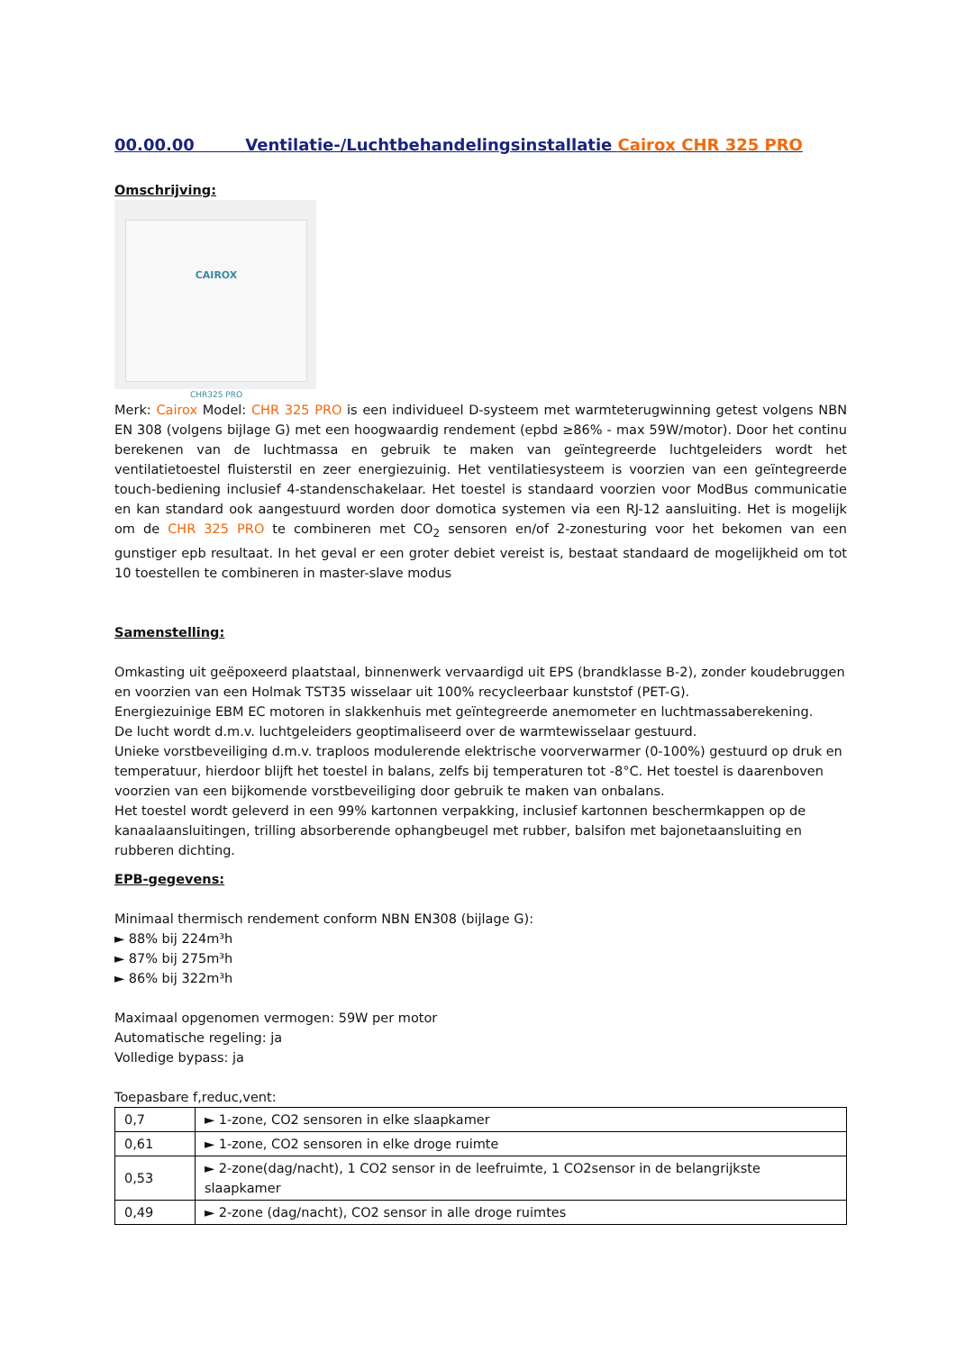00.00.00 Ventilatie-/Luchtbehandelingsinstallatie Cairox CHR 325 PRO
Omschrijving:
CAIROX
CHR325 PRO
Merk: Cairox Model: CHR 325 PRO is een individueel D-systeem met warmteterugwinning getest volgens NBN EN 308 (volgens bijlage G) met een hoogwaardig rendement (epbd ≥86% - max 59W/motor). Door het continu berekenen van de luchtmassa en gebruik te maken van geïntegreerde luchtgeleiders wordt het ventilatietoestel fluisterstil en zeer energiezuinig. Het ventilatiesysteem is voorzien van een geïntegreerde touch-bediening inclusief 4-standenschakelaar. Het toestel is standaard voorzien voor ModBus communicatie en kan standard ook aangestuurd worden door domotica systemen via een RJ-12 aansluiting. Het is mogelijk om de CHR 325 PRO te combineren met CO<sub>2</sub> sensoren en/of 2-zonesturing voor het bekomen van een gunstiger epb resultaat. In het geval er een groter debiet vereist is, bestaat standaard de mogelijkheid om tot 10 toestellen te combineren in master-slave modus
Samenstelling:
Omkasting uit geëpoxeerd plaatstaal, binnenwerk vervaardigd uit EPS (brandklasse B-2), zonder koudebruggen en voorzien van een Holmak TST35 wisselaar uit 100% recycleerbaar kunststof (PET-G).
Energiezuinige EBM EC motoren in slakkenhuis met geïntegreerde anemometer en luchtmassaberekening.
De lucht wordt d.m.v. luchtgeleiders geoptimaliseerd over de warmtewisselaar gestuurd.
Unieke vorstbeveiliging d.m.v. traploos modulerende elektrische voorverwarmer (0-100%) gestuurd op druk en temperatuur, hierdoor blijft het toestel in balans, zelfs bij temperaturen tot -8°C. Het toestel is daarenboven voorzien van een bijkomende vorstbeveiliging door gebruik te maken van onbalans.
Het toestel wordt geleverd in een 99% kartonnen verpakking, inclusief kartonnen beschermkappen op de kanaalaansluitingen, trilling absorberende ophangbeugel met rubber, balsifon met bajonetaansluiting en rubberen dichting.
EPB-gegevens:
Minimaal thermisch rendement conform NBN EN308 (bijlage G):
► 88% bij 224m³h
► 87% bij 275m³h
► 86% bij 322m³h
Maximaal opgenomen vermogen: 59W per motor
Automatische regeling: ja
Volledige bypass: ja
Toepasbare f,reduc,vent:
| 0,7 | ► 1-zone, CO2 sensoren in elke slaapkamer |
| 0,61 | ► 1-zone, CO2 sensoren in elke droge ruimte |
| 0,53 | ► 2-zone(dag/nacht), 1 CO2 sensor in de leefruimte, 1 CO2sensor in de belangrijkste slaapkamer |
| 0,49 | ► 2-zone (dag/nacht), CO2 sensor in alle droge ruimtes |